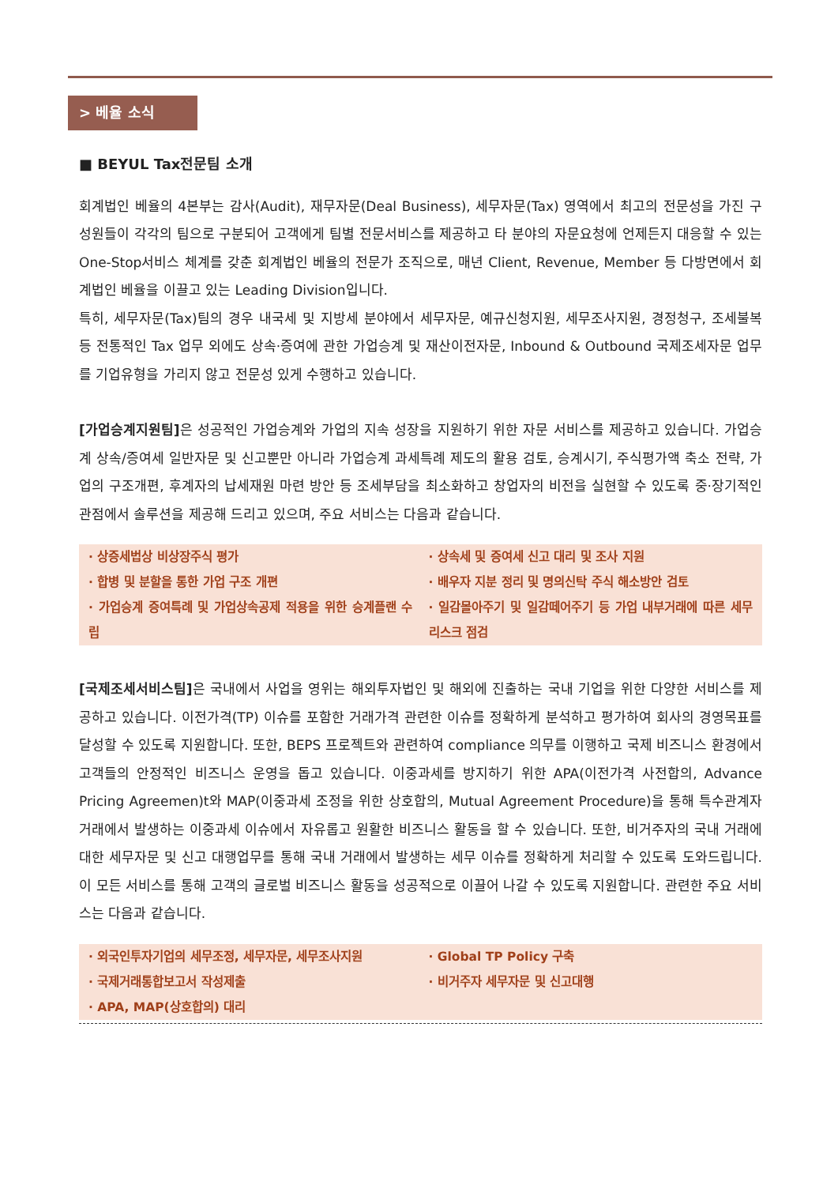> 베율 소식
■ BEYUL Tax전문팀 소개
회계법인 베율의 4본부는 감사(Audit), 재무자문(Deal Business), 세무자문(Tax) 영역에서 최고의 전문성을 가진 구성원들이 각각의 팀으로 구분되어 고객에게 팀별 전문서비스를 제공하고 타 분야의 자문요청에 언제든지 대응할 수 있는 One-Stop서비스 체계를 갖춘 회계법인 베율의 전문가 조직으로, 매년 Client, Revenue, Member 등 다방면에서 회계법인 베율을 이끌고 있는 Leading Division입니다.
특히, 세무자문(Tax)팀의 경우 내국세 및 지방세 분야에서 세무자문, 예규신청지원, 세무조사지원, 경정청구, 조세불복 등 전통적인 Tax 업무 외에도 상속·증여에 관한 가업승계 및 재산이전자문, Inbound & Outbound 국제조세자문 업무를 기업유형을 가리지 않고 전문성 있게 수행하고 있습니다.
[가업승계지원팀] 은 성공적인 가업승계와 가업의 지속 성장을 지원하기 위한 자문 서비스를 제공하고 있습니다. 가업승계 상속/증여세 일반자문 및 신고뿐만 아니라 가업승계 과세특례 제도의 활용 검토, 승계시기, 주식평가액 축소 전략, 가업의 구조개편, 후계자의 납세재원 마련 방안 등 조세부담을 최소화하고 창업자의 비전을 실현할 수 있도록 중·장기적인 관점에서 솔루션을 제공해 드리고 있으며, 주요 서비스는 다음과 같습니다.
· 상증세법상 비상장주식 평가
· 상속세 및 증여세 신고 대리 및 조사 지원
· 합병 및 분할을 통한 가업 구조 개편
· 배우자 지분 정리 및 명의신탁 주식 해소방안 검토
· 가업승계 증여특례 및 가업상속공제 적용을 위한 승계플랜 수립
· 일감몰아주기 및 일감떼어주기 등 가업 내부거래에 따른 세무리스크 점검
[국제조세서비스팀] 은 국내에서 사업을 영위는 해외투자법인 및 해외에 진출하는 국내 기업을 위한 다양한 서비스를 제공하고 있습니다. 이전가격(TP) 이슈를 포함한 거래가격 관련한 이슈를 정확하게 분석하고 평가하여 회사의 경영목표를 달성할 수 있도록 지원합니다. 또한, BEPS 프로젝트와 관련하여 compliance 의무를 이행하고 국제 비즈니스 환경에서 고객들의 안정적인 비즈니스 운영을 돕고 있습니다. 이중과세를 방지하기 위한 APA(이전가격 사전합의, Advance Pricing Agreemen)t와 MAP(이중과세 조정을 위한 상호합의, Mutual Agreement Procedure)을 통해 특수관계자 거래에서 발생하는 이중과세 이슈에서 자유롭고 원활한 비즈니스 활동을 할 수 있습니다. 또한, 비거주자의 국내 거래에 대한 세무자문 및 신고 대행업무를 통해 국내 거래에서 발생하는 세무 이슈를 정확하게 처리할 수 있도록 도와드립니다. 이 모든 서비스를 통해 고객의 글로벌 비즈니스 활동을 성공적으로 이끌어 나갈 수 있도록 지원합니다. 관련한 주요 서비스는 다음과 같습니다.
· 외국인투자기업의 세무조정, 세무자문, 세무조사지원
· Global TP Policy 구축
· 국제거래통합보고서 작성제출
· 비거주자 세무자문 및 신고대행
· APA, MAP(상호합의) 대리